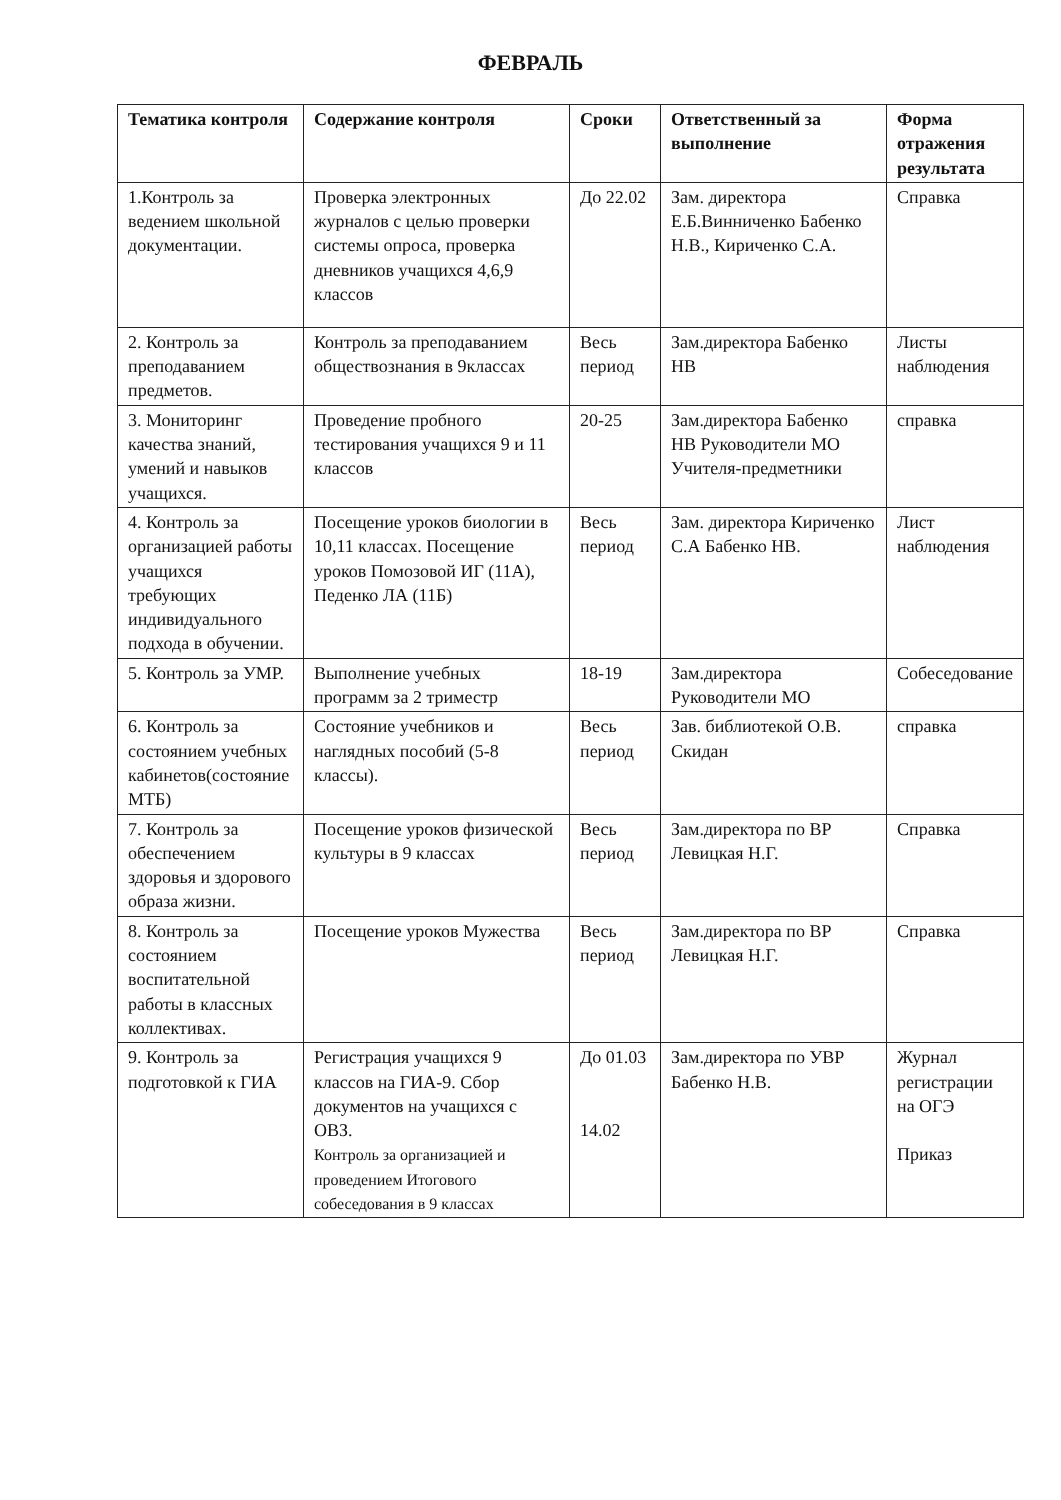ФЕВРАЛЬ
| Тематика контроля | Содержание контроля | Сроки | Ответственный за выполнение | Форма отражения результата |
| --- | --- | --- | --- | --- |
| 1.Контроль за ведением школьной документации. | Проверка электронных журналов с целью проверки системы опроса, проверка дневников учащихся 4,6,9 классов | До 22.02 | Зам. директора Е.Б.Винниченко Бабенко Н.В., Кириченко С.А. | Справка |
| 2. Контроль за преподаванием предметов. | Контроль за преподаванием обществознания в 9классах | Весь период | Зам.директора Бабенко НВ | Листы наблюдения |
| 3. Мониторинг качества знаний, умений и навыков учащихся. | Проведение пробного тестирования учащихся 9 и 11 классов | 20-25 | Зам.директора Бабенко НВ Руководители МО Учителя-предметники | справка |
| 4. Контроль за организацией работы учащихся требующих индивидуального подхода в обучении. | Посещение уроков биологии в 10,11 классах. Посещение уроков Помозовой ИГ (11А), Педенко ЛА (11Б) | Весь период | Зам. директора Кириченко С.А Бабенко НВ. | Лист наблюдения |
| 5. Контроль за УМР. | Выполнение учебных программ за 2 триместр | 18-19 | Зам.директора Руководители МО | Собеседование |
| 6. Контроль за состоянием учебных кабинетов(состояние МТБ) | Состояние учебников и наглядных пособий (5-8 классы). | Весь период | Зав. библиотекой О.В. Скидан | справка |
| 7. Контроль за обеспечением здоровья и здорового образа жизни. | Посещение уроков физической культуры в 9 классах | Весь период | Зам.директора по ВР Левицкая Н.Г. | Справка |
| 8. Контроль за состоянием воспитательной работы в классных коллективах. | Посещение уроков Мужества | Весь период | Зам.директора по ВР Левицкая Н.Г. | Справка |
| 9. Контроль за подготовкой к ГИА | Регистрация учащихся 9 классов на ГИА-9. Сбор документов на учащихся с ОВЗ. Контроль за организацией и проведением Итогового собеседования в 9 классах | До 01.03 14.02 | Зам.директора по УВР Бабенко Н.В. | Журнал регистрации на ОГЭ Приказ |